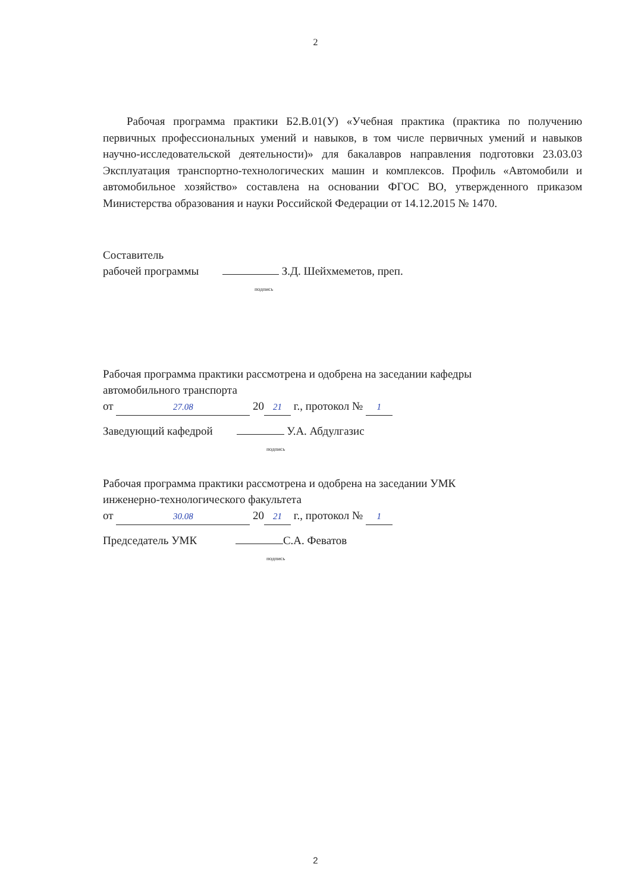2
Рабочая программа практики Б2.В.01(У) «Учебная практика (практика по получению первичных профессиональных умений и навыков, в том числе первичных умений и навыков научно-исследовательской деятельности)» для бакалавров направления подготовки 23.03.03 Эксплуатация транспортно-технологических машин и комплексов. Профиль «Автомобили и автомобильное хозяйство» составлена на основании ФГОС ВО, утвержденного приказом Министерства образования и науки Российской Федерации от 14.12.2015 № 1470.
Составитель
рабочей программы З.Д. Шейхмеметов, преп.
подпись
Рабочая программа практики рассмотрена и одобрена на заседании кафедры
автомобильного транспорта
от 27.08 20 21 г., протокол № 1
Заведующий кафедрой У.А. Абдулгазис
подпись
Рабочая программа практики рассмотрена и одобрена на заседании УМК
инженерно-технологического факультета
от 30.08 20 21 г., протокол № 1
Председатель УМК С.А. Феватов
подпись
2